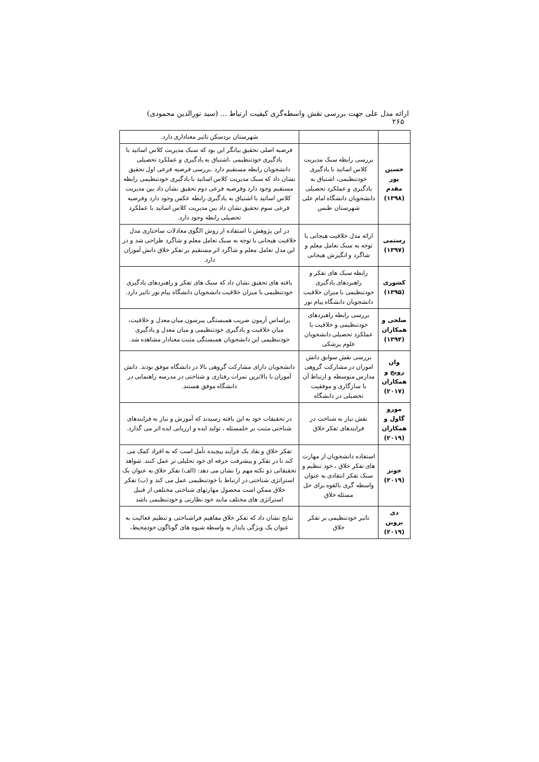ارائه مدل علی جهت بررسی نقش واسطه‌گری کیفیت ارتباط ... (سید نورالدین محمودی) ۲۶۵
| | | شهرستان بردسکن تاثیر معناداری دارد. |
| حسین پور مقدم (۱۳۹۸) | بررسی رابطه سبک مدیریت کلاس اساتید با یادگیری خودتنظیمی، اشتیاق به یادگیری و عملکرد تحصیلی دانشجویان دانشگاه امام علی شهرستان طبس | فرضیه اصلی تحقیق بیانگر این بود که سبک مدیریت کلاس اساتید با یادگیری خودتنظیمی ،اشتیاق به یادگیری و عملکرد تحصیلی دانشجویان رابطه مستقیم دارد .بررسی فرضیه فرعی اول تحقیق نشان داد که سبک مدیریت کلاس اساتید با یادگیری خودتنظیمی رابطه مستقیم وجود دارد وفرضیه فرعی دوم تحقیق نشان داد بین مدیریت کلاس اساتید با اشتیاق به یادگیری رابطه عکس وجود دارد وفرضیه فرعی سوم تحقیق نشان داد بین مدیریت کلاس اساتید با عملکرد تحصیلی رابطه وجود دارد. |
| رستمی (۱۳۹۷) | ارائه مدل خلاقیت هیجانی با توجه به سبک تعامل معلم و شاگرد و انگیزش هیجانی | در این پژوهش با استفاده از روش الگوی معادلات ساختاری مدل خلاقیت هیجانی با توجه به سبک تعامل معلم و شاگرد طراحی شد و در این مدل تعامل معلم و شاگرد اثر مستقیم بر تفکر خلاق دانش آموزان دارد. |
| کشوری (۱۳۹۵) | رابطه سبک های تفکر و راهبردهای یادگیری خودتنظیمی با میزان خلاقیت دانشجویان دانشگاه پیام نور | یافته های تحقیق نشان داد که سبک های تفکر و راهبردهای یادگیری خودتنظیمی با میزان خلاقیت دانشجویان دانشگاه پیام نور تاثیر دارد. |
| صلحی و همکاران (۱۳۹۴) | بررسی رابطه راهبردهای خودتنظیمی و خلاقیت با عملکرد تحصیلی دانشجویان علوم پزشکی | براساس آزمون ضریب همبستگی پیرسون میان معدل و خلاقیت، میان خلاقیت و یادگیری خودتنظیمی و میان معدل و یادگیری خودتنظیمی این دانشجویان همبستگی مثبت معنادار مشاهده شد. |
| وان رویج و همکاران (۲۰۱۷) | بررسی نقش سوابق دانش اموزان در مشارکت گروهی مدارس متوسطه و ارتباط آن با سازگاری و موفقیت تحصیلی در دانشگاه | دانشجویان دارای مشارکت گروهی بالا در دانشگاه موفق بودند. دانش آموزان با بالاترین نمرات رفتاری و شناختی در مدرسه راهنمایی در دانشگاه موفق هستند. |
| مورو گاول و همکاران (۲۰۱۹) | نقش نیاز به شناخت در فرایندهای تفکر خلاق | در تحقیقات خود به این یافته رسیدند که آموزش و نیاز به فرایندهای شناختی مثبت بر حلمسئله ، تولید ایده و ارزیابی ایده اثر می گذارد. |
| جونز (۲۰۱۹) | استفاده دانشجویان از مهارت های تفکر خلاق ، خود تنظیم و سبک تفکر انتقادی به عنوان واسطه گری بالقوه برای حل مسئله خلاق | تفکر خلاق و نقاد یک فرآیند پیچیده تأمل است که به افراد کمک می کند تا در تفکر و پیشرفت حرفه ای خود تحلیلی تر عمل کنند. شواهد تحقیقاتی دو نکته مهم را نشان می دهد: (الف) تفکر خلاق به عنوان یک استراتژی شناختی در ارتباط با خودتنظیمی عمل می کند و (ب) تفکر خلاق ممکن است محصول مهارتهای شناختی مختلفی از قبیل استراتژی های مختلف مانند خود نظارتی و خودتنظیمی باشد |
| دی بروین (۲۰۱۹) | تاثیر خودتنظیمی بر تفکر خلاق | نتایج نشان داد که تفکر خلاق مفاهیم فراشناختی و تنظیم فعالیت به عنوان یک ویژگی پایدار به واسطه شیوه های گوناگون خودمحیط، |